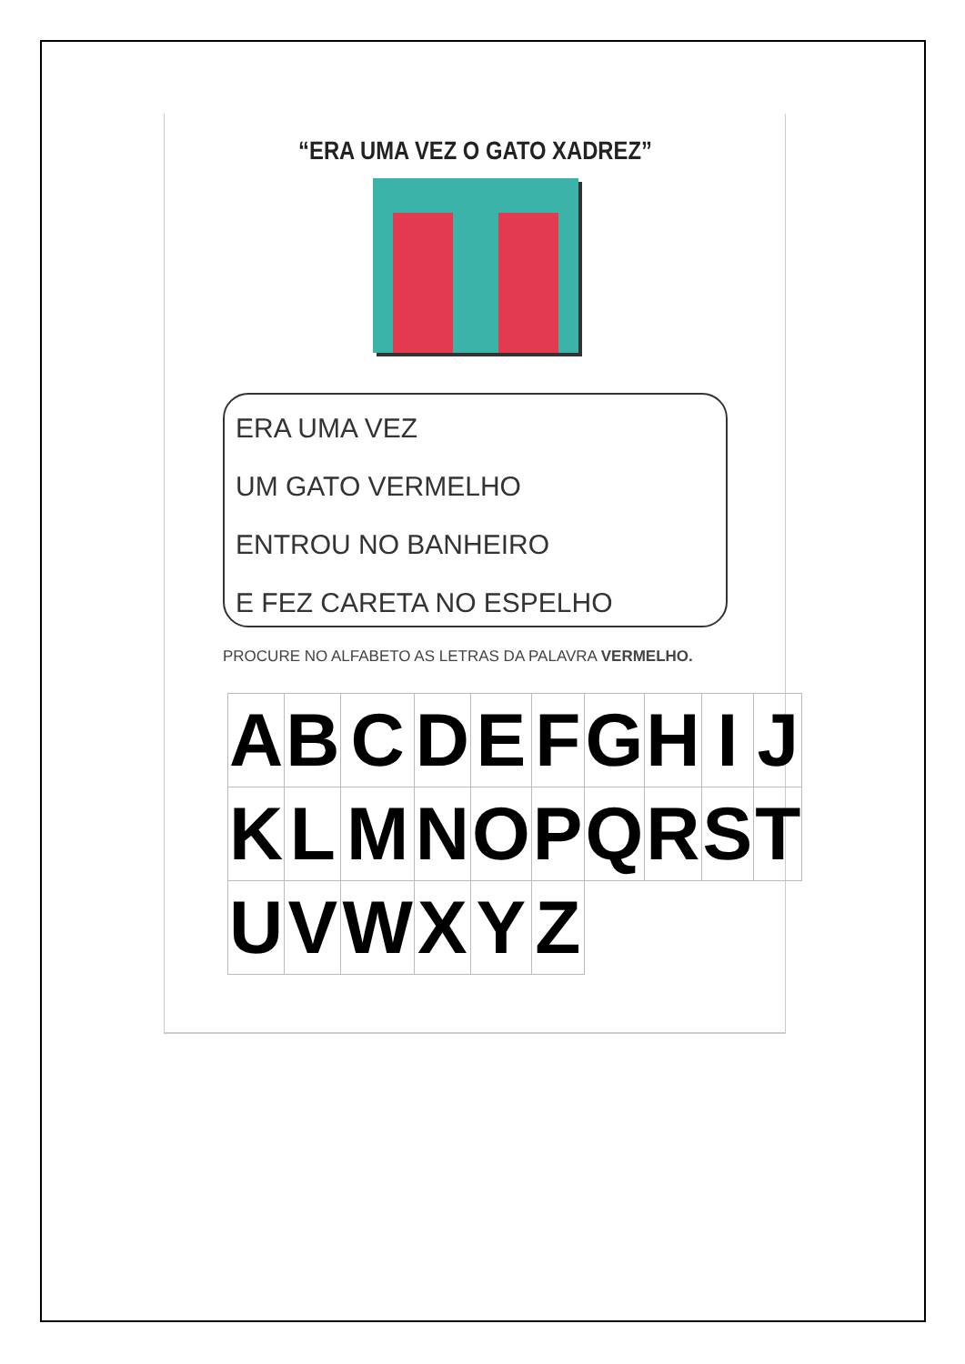“ERA UMA VEZ O GATO XADREZ”
ERA UMA VEZ
UM GATO VERMELHO
ENTROU NO BANHEIRO
E FEZ CARETA NO ESPELHO
PROCURE NO ALFABETO AS LETRAS DA PALAVRA VERMELHO.
| A | B | C | D | E | F | G | H | I | J |
| K | L | M | N | O | P | Q | R | S | T |
| U | V | W | X | Y | Z | | | | |